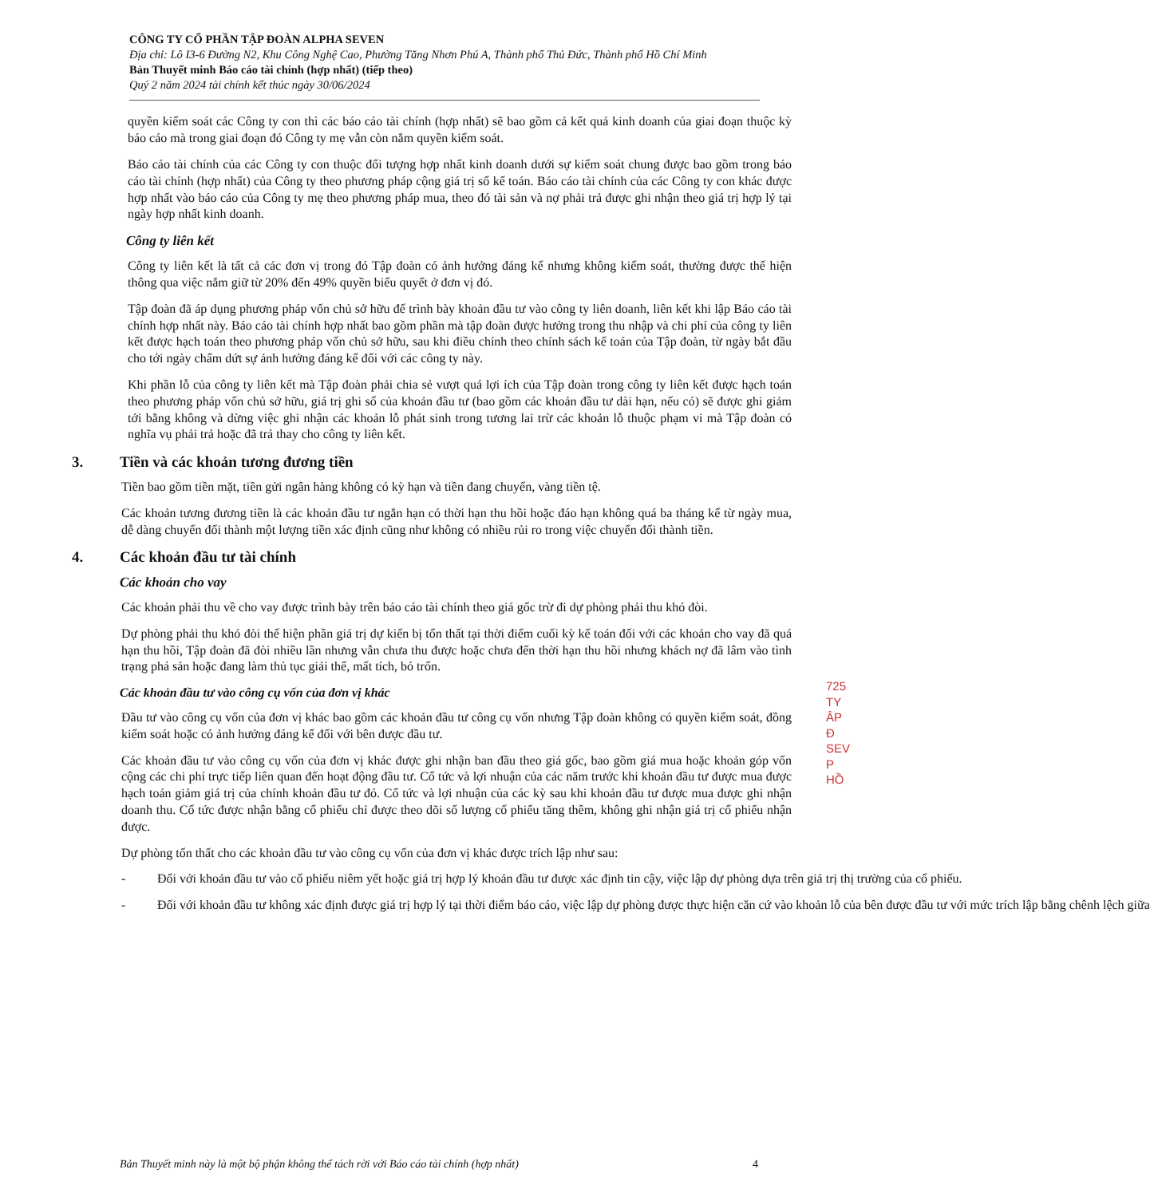CÔNG TY CỔ PHẦN TẬP ĐOÀN ALPHA SEVEN
Địa chỉ: Lô I3-6 Đường N2, Khu Công Nghệ Cao, Phường Tăng Nhơn Phú A, Thành phố Thủ Đức, Thành phố Hồ Chí Minh
Bản Thuyết minh Báo cáo tài chính (hợp nhất) (tiếp theo)
Quý 2 năm 2024 tài chính kết thúc ngày 30/06/2024
quyền kiểm soát các Công ty con thì các báo cáo tài chính (hợp nhất) sẽ bao gồm cả kết quả kinh doanh của giai đoạn thuộc kỳ báo cáo mà trong giai đoạn đó Công ty mẹ vẫn còn nắm quyền kiểm soát.
Báo cáo tài chính của các Công ty con thuộc đối tượng hợp nhất kinh doanh dưới sự kiểm soát chung được bao gồm trong báo cáo tài chính (hợp nhất) của Công ty theo phương pháp cộng giá trị sổ kế toán. Báo cáo tài chính của các Công ty con khác được hợp nhất vào báo cáo của Công ty mẹ theo phương pháp mua, theo đó tài sản và nợ phải trả được ghi nhận theo giá trị hợp lý tại ngày hợp nhất kinh doanh.
Công ty liên kết
Công ty liên kết là tất cả các đơn vị trong đó Tập đoàn có ảnh hưởng đáng kể nhưng không kiểm soát, thường được thể hiện thông qua việc nắm giữ từ 20% đến 49% quyền biểu quyết ở đơn vị đó.
Tập đoàn đã áp dụng phương pháp vốn chủ sở hữu để trình bày khoản đầu tư vào công ty liên doanh, liên kết khi lập Báo cáo tài chính hợp nhất này. Báo cáo tài chính hợp nhất bao gồm phần mà tập đoàn được hưởng trong thu nhập và chi phí của công ty liên kết được hạch toán theo phương pháp vốn chủ sở hữu, sau khi điều chỉnh theo chính sách kế toán của Tập đoàn, từ ngày bắt đầu cho tới ngày chấm dứt sự ảnh hưởng đáng kể đối với các công ty này.
Khi phần lỗ của công ty liên kết mà Tập đoàn phải chia sẻ vượt quá lợi ích của Tập đoàn trong công ty liên kết được hạch toán theo phương pháp vốn chủ sở hữu, giá trị ghi sổ của khoản đầu tư (bao gồm các khoản đầu tư dài hạn, nếu có) sẽ được ghi giảm tới bằng không và dừng việc ghi nhận các khoản lỗ phát sinh trong tương lai trừ các khoản lỗ thuộc phạm vi mà Tập đoàn có nghĩa vụ phải trả hoặc đã trả thay cho công ty liên kết.
3. Tiền và các khoản tương đương tiền
Tiền bao gồm tiền mặt, tiền gửi ngân hàng không có kỳ hạn và tiền đang chuyển, vàng tiền tệ.
Các khoản tương đương tiền là các khoản đầu tư ngắn hạn có thời hạn thu hồi hoặc đáo hạn không quá ba tháng kể từ ngày mua, dễ dàng chuyển đổi thành một lượng tiền xác định cũng như không có nhiều rủi ro trong việc chuyển đổi thành tiền.
4. Các khoản đầu tư tài chính
Các khoản cho vay
Các khoản phải thu về cho vay được trình bày trên báo cáo tài chính theo giá gốc trừ đi dự phòng phải thu khó đòi.
Dự phòng phải thu khó đòi thể hiện phần giá trị dự kiến bị tổn thất tại thời điểm cuối kỳ kế toán đối với các khoản cho vay đã quá hạn thu hồi, Tập đoàn đã đòi nhiều lần nhưng vẫn chưa thu được hoặc chưa đến thời hạn thu hồi nhưng khách nợ đã lâm vào tình trạng phá sản hoặc đang làm thủ tục giải thể, mất tích, bỏ trốn.
Các khoản đầu tư vào công cụ vốn của đơn vị khác
Đầu tư vào công cụ vốn của đơn vị khác bao gồm các khoản đầu tư công cụ vốn nhưng Tập đoàn không có quyền kiểm soát, đồng kiểm soát hoặc có ảnh hưởng đáng kể đối với bên được đầu tư.
Các khoản đầu tư vào công cụ vốn của đơn vị khác được ghi nhận ban đầu theo giá gốc, bao gồm giá mua hoặc khoản góp vốn cộng các chi phí trực tiếp liên quan đến hoạt động đầu tư. Cổ tức và lợi nhuận của các năm trước khi khoản đầu tư được mua được hạch toán giảm giá trị của chính khoản đầu tư đó. Cổ tức và lợi nhuận của các kỳ sau khi khoản đầu tư được mua được ghi nhận doanh thu. Cổ tức được nhận bằng cổ phiếu chỉ được theo dõi số lượng cổ phiếu tăng thêm, không ghi nhận giá trị cổ phiếu nhận được.
Dự phòng tổn thất cho các khoản đầu tư vào công cụ vốn của đơn vị khác được trích lập như sau:
- Đối với khoản đầu tư vào cổ phiếu niêm yết hoặc giá trị hợp lý khoản đầu tư được xác định tin cậy, việc lập dự phòng dựa trên giá trị thị trường của cổ phiếu.
- Đối với khoản đầu tư không xác định được giá trị hợp lý tại thời điểm báo cáo, việc lập dự phòng được thực hiện căn cứ vào khoản lỗ của bên được đầu tư với mức trích lập bằng chênh lệch giữa
Bản Thuyết minh này là một bộ phận không thể tách rời với Báo cáo tài chính (hợp nhất) 4
725
TY
ÂP Đ
SEV
P HỒ